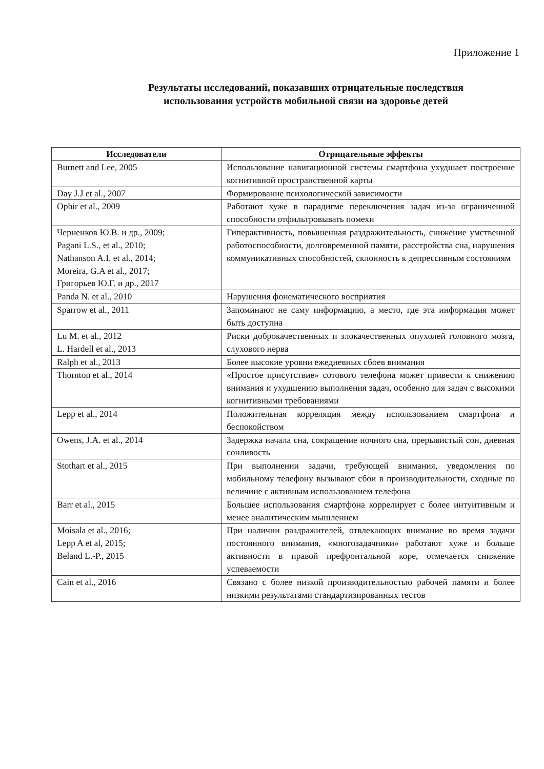Приложение 1
Результаты исследований, показавших отрицательные последствия
использования устройств мобильной связи на здоровье детей
| Исследователи | Отрицательные эффекты |
| --- | --- |
| Burnett and Lee, 2005 | Использование навигационной системы смартфона ухудшает построение когнитивной пространственной карты |
| Day J.J et al., 2007 | Формирование психологической зависимости |
| Ophir et al., 2009 | Работают хуже в парадигме переключения задач из-за ограниченной способности отфильтровывать помехи |
| Черненков Ю.В. и др., 2009; Pagani L.S., et al., 2010; Nathanson A.I. et al., 2014; Moreira, G.A et al., 2017; Григорьев Ю.Г. и др., 2017 | Гиперактивность, повышенная раздражительность, снижение умственной работоспособности, долговременной памяти, расстройства сна, нарушения коммуникативных способностей, склонность к депрессивным состояниям |
| Panda N. et al., 2010 | Нарушения фонематического восприятия |
| Sparrow et al., 2011 | Запоминают не саму информацию, а место, где эта информация может быть доступна |
| Lu M. et al., 2012 L. Hardell et al., 2013 | Риски доброкачественных и злокачественных опухолей головного мозга, слухового нерва |
| Ralph et al., 2013 | Более высокие уровни ежедневных сбоев внимания |
| Thornton et al., 2014 | «Простое присутствие» сотового телефона может привести к снижению внимания и ухудшению выполнения задач, особенно для задач с высокими когнитивными требованиями |
| Lepp et al., 2014 | Положительная корреляция между использованием смартфона и беспокойством |
| Owens, J.A. et al., 2014 | Задержка начала сна, сокращение ночного сна, прерывистый сон, дневная сонливость |
| Stothart et al., 2015 | При выполнении задачи, требующей внимания, уведомления по мобильному телефону вызывают сбои в производительности, сходные по величине с активным использованием телефона |
| Barr et al., 2015 | Большее использования смартфона коррелирует с более интуитивным и менее аналитическим мышлением |
| Moisala et al., 2016; Lepp A et al, 2015; Beland L.-P., 2015 | При наличии раздражителей, отвлекающих внимание во время задачи постоянного внимания, «многозадачники» работают хуже и больше активности в правой префронтальной коре, отмечается снижение успеваемости |
| Cain et al., 2016 | Связано с более низкой производительностью рабочей памяти и более низкими результатами стандартизированных тестов |